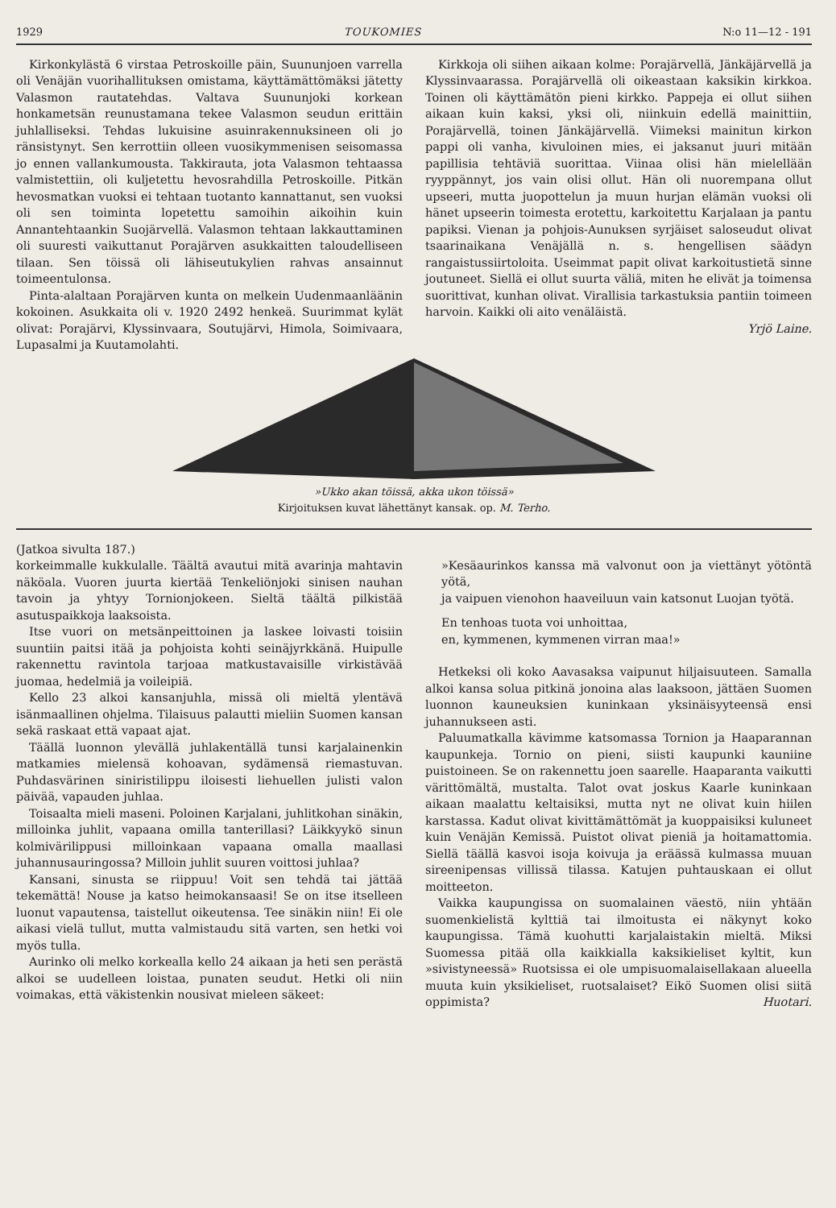1929 TOUKOMIES N:o 11—12 - 191
Kirkonkylästä 6 virstaa Petroskoille päin, Suununjoen varrella oli Venäjän vuorihallituksen omistama, käyttämättömäksi jätetty Valasmon rautatehdas. Valtava Suununjoki korkean honkametsän reunustamana tekee Valasmon seudun erittäin juhlalliseksi. Tehdas lukuisine asuinrakennuksineen oli jo ränsistynyt. Sen kerrottiin olleen vuosikymmenisen seisomassa jo ennen vallankumousta. Takkirauta, jota Valasmon tehtaassa valmistettiin, oli kuljetettu hevosrahdilla Petroskoille. Pitkän hevosmatkan vuoksi ei tehtaan tuotanto kannattanut, sen vuoksi oli sen toiminta lopetettu samoihin aikoihin kuin Annantehtaankin Suojärvellä. Valasmon tehtaan lakkauttaminen oli suuresti vaikuttanut Porajärven asukkaitten taloudelliseen tilaan. Sen töissä oli lähiseutukylien rahvas ansainnut toimeentulonsa.
Pinta-alaltaan Porajärven kunta on melkein Uudenmaanläänin kokoinen. Asukkaita oli v. 1920 2492 henkeä. Suurimmat kylät olivat: Porajärvi, Klyssinvaara, Soutujärvi, Himola, Soimivaara, Lupasalmi ja Kuutamolahti.
Kirkkoja oli siihen aikaan kolme: Porajärvellä, Jänkäjärvellä ja Klyssinvaarassa. Porajärvellä oli oikeastaan kaksikin kirkkoa. Toinen oli käyttämätön pieni kirkko. Pappeja ei ollut siihen aikaan kuin kaksi, yksi oli, niinkuin edellä mainittiin, Porajärvellä, toinen Jänkäjärvellä. Viimeksi mainitun kirkon pappi oli vanha, kivuloinen mies, ei jaksanut juuri mitään papillisia tehtäviä suorittaa. Viinaa olisi hän mielellään ryyppännyt, jos vain olisi ollut. Hän oli nuorempana ollut upseeri, mutta juopottelun ja muun hurjan elämän vuoksi oli hänet upseerin toimesta erotettu, karkoitettu Karjalaan ja pantu papiksi. Vienan ja pohjois-Aunuksen syrjäiset saloseudut olivat tsaarinaikana Venäjällä n. s. hengellisen säädyn rangaistussiirtoloita. Useimmat papit olivat karkoitustietä sinne joutuneet. Siellä ei ollut suurta väliä, miten he elivät ja toimensa suorittivat, kunhan olivat. Virallisia tarkastuksia pantiin toimeen harvoin. Kaikki oli aito venäläistä.
Yrjö Laine.
»Ukko akan töissä, akka ukon töissä»
Kirjoituksen kuvat lähettänyt kansak. op. M. Terho.
(Jatkoa sivulta 187.)
korkeimmalle kukkulalle. Täältä avautui mitä avarinja mahtavin näköala. Vuoren juurta kiertää Tenkeliönjoki sinisen nauhan tavoin ja yhtyy Tornionjokeen. Sieltä täältä pilkistää asutuspaikkoja laaksoista.
Itse vuori on metsänpeittoinen ja laskee loivasti toisiin suuntiin paitsi itää ja pohjoista kohti seinäjyrkkänä. Huipulle rakennettu ravintola tarjoaa matkustavaisille virkistävää juomaa, hedelmiä ja voileipiä.
Kello 23 alkoi kansanjuhla, missä oli mieltä ylentävä isänmaallinen ohjelma. Tilaisuus palautti mieliin Suomen kansan sekä raskaat että vapaat ajat.
Täällä luonnon ylevällä juhlakentällä tunsi karjalainenkin matkamies mielensä kohoavan, sydämensä riemastuvan. Puhdasvärinen siniristilippu iloisesti liehuellen julisti valon päivää, vapauden juhlaa.
Toisaalta mieli maseni. Poloinen Karjalani, juhlitkohan sinäkin, milloinka juhlit, vapaana omilla tanterillasi? Läikkyykö sinun kolmivärilippusi milloinkaan vapaana omalla maallasi juhannusauringossa? Milloin juhlit suuren voittosi juhlaa?
Kansani, sinusta se riippuu! Voit sen tehdä tai jättää tekemättä! Nouse ja katso heimokansaasi! Se on itse itselleen luonut vapautensa, taistellut oikeutensa. Tee sinäkin niin! Ei ole aikasi vielä tullut, mutta valmistaudu sitä varten, sen hetki voi myös tulla.
Aurinko oli melko korkealla kello 24 aikaan ja heti sen perästä alkoi se uudelleen loistaa, punaten seudut. Hetki oli niin voimakas, että väkistenkin nousivat mieleen säkeet:
»Kesäaurinkos kanssa mä valvonut oon ja viettänyt yötöntä yötä,
ja vaipuen vienohon haaveiluun vain katsonut Luojan työtä.
En tenhoas tuota voi unhoittaa,
en, kymmenen, kymmenen virran maa!»
Hetkeksi oli koko Aavasaksa vaipunut hiljaisuuteen. Samalla alkoi kansa solua pitkinä jonoina alas laaksoon, jättäen Suomen luonnon kauneuksien kuninkaan yksinäisyyteensä ensi juhannukseen asti.
Paluumatkalla kävimme katsomassa Tornion ja Haaparannan kaupunkeja. Tornio on pieni, siisti kaupunki kauniine puistoineen. Se on rakennettu joen saarelle. Haaparanta vaikutti värittömältä, mustalta. Talot ovat joskus Kaarle kuninkaan aikaan maalattu keltaisiksi, mutta nyt ne olivat kuin hiilen karstassa. Kadut olivat kivittämättömät ja kuoppaisiksi kuluneet kuin Venäjän Kemissä. Puistot olivat pieniä ja hoitamattomia. Siellä täällä kasvoi isoja koivuja ja eräässä kulmassa muuan sireenipensas villissä tilassa. Katujen puhtauskaan ei ollut moitteeton.
Vaikka kaupungissa on suomalainen väestö, niin yhtään suomenkielistä kylttiä tai ilmoitusta ei näkynyt koko kaupungissa. Tämä kuohutti karjalaistakin mieltä. Miksi Suomessa pitää olla kaikkialla kaksikieliset kyltit, kun »sivistyneessä» Ruotsissa ei ole umpisuomalaisellakaan alueella muuta kuin yksikieliset, ruotsalaiset? Eikö Suomen olisi siitä oppimista? Huotari.